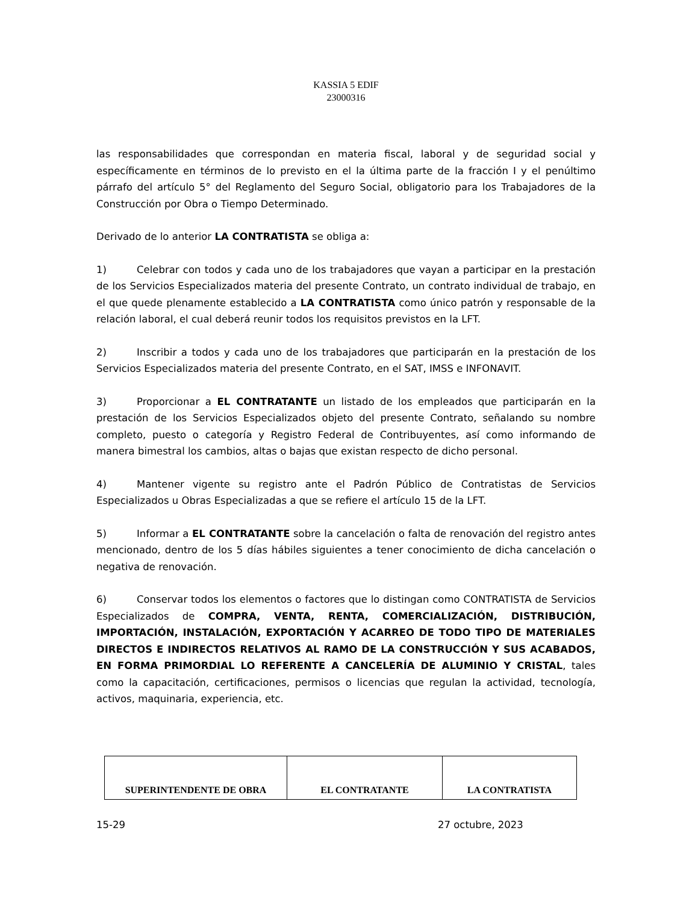KASSIA 5 EDIF
23000316
las responsabilidades que correspondan en materia fiscal, laboral y de seguridad social y específicamente en términos de lo previsto en el la última parte de la fracción I y el penúltimo párrafo del artículo 5° del Reglamento del Seguro Social, obligatorio para los Trabajadores de la Construcción por Obra o Tiempo Determinado.
Derivado de lo anterior LA CONTRATISTA se obliga a:
1) Celebrar con todos y cada uno de los trabajadores que vayan a participar en la prestación de los Servicios Especializados materia del presente Contrato, un contrato individual de trabajo, en el que quede plenamente establecido a LA CONTRATISTA como único patrón y responsable de la relación laboral, el cual deberá reunir todos los requisitos previstos en la LFT.
2) Inscribir a todos y cada uno de los trabajadores que participarán en la prestación de los Servicios Especializados materia del presente Contrato, en el SAT, IMSS e INFONAVIT.
3) Proporcionar a EL CONTRATANTE un listado de los empleados que participarán en la prestación de los Servicios Especializados objeto del presente Contrato, señalando su nombre completo, puesto o categoría y Registro Federal de Contribuyentes, así como informando de manera bimestral los cambios, altas o bajas que existan respecto de dicho personal.
4) Mantener vigente su registro ante el Padrón Público de Contratistas de Servicios Especializados u Obras Especializadas a que se refiere el artículo 15 de la LFT.
5) Informar a EL CONTRATANTE sobre la cancelación o falta de renovación del registro antes mencionado, dentro de los 5 días hábiles siguientes a tener conocimiento de dicha cancelación o negativa de renovación.
6) Conservar todos los elementos o factores que lo distingan como CONTRATISTA de Servicios Especializados de COMPRA, VENTA, RENTA, COMERCIALIZACIÓN, DISTRIBUCIÓN, IMPORTACIÓN, INSTALACIÓN, EXPORTACIÓN Y ACARREO DE TODO TIPO DE MATERIALES DIRECTOS E INDIRECTOS RELATIVOS AL RAMO DE LA CONSTRUCCIÓN Y SUS ACABADOS, EN FORMA PRIMORDIAL LO REFERENTE A CANCELERÍA DE ALUMINIO Y CRISTAL, tales como la capacitación, certificaciones, permisos o licencias que regulan la actividad, tecnología, activos, maquinaria, experiencia, etc.
| SUPERINTENDENTE DE OBRA | EL CONTRATANTE | LA CONTRATISTA |
15-29 27 octubre, 2023